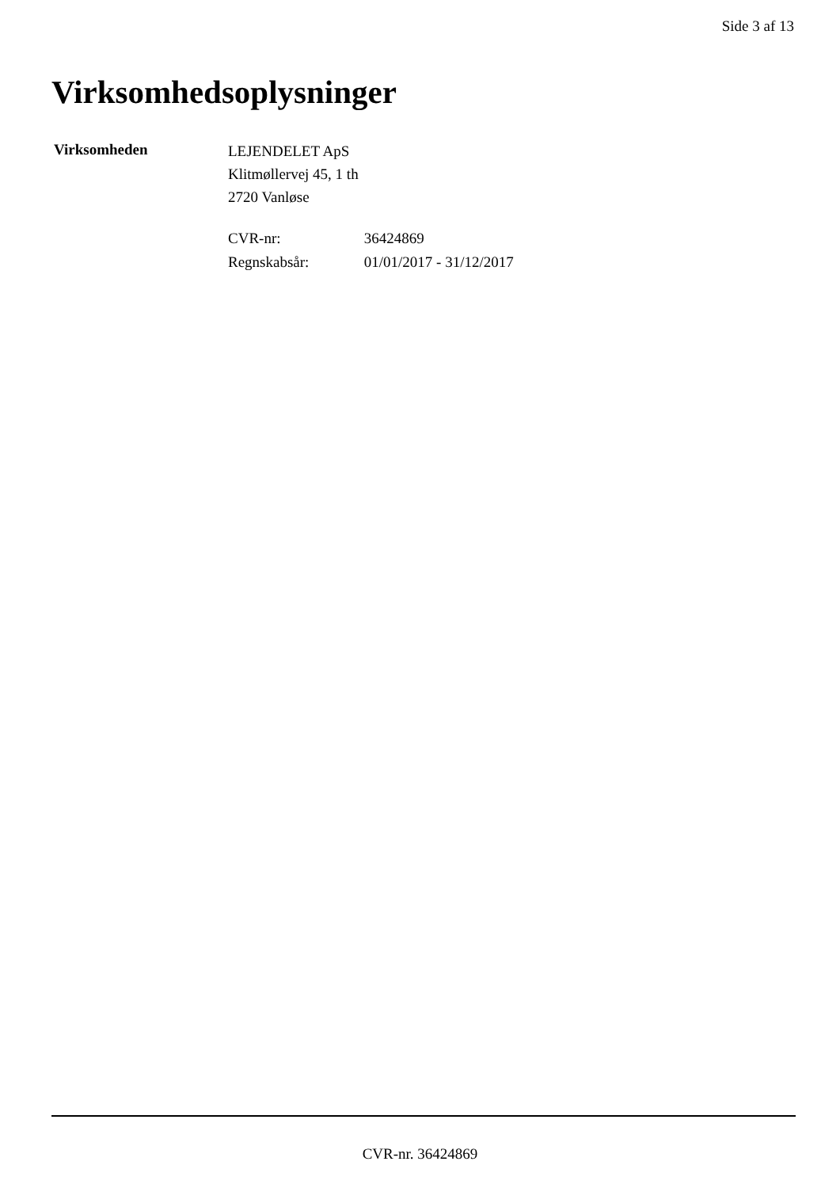Side 3 af 13
Virksomhedsoplysninger
Virksomheden
LEJENDELET ApS
Klitmøllervej 45, 1 th
2720 Vanløse
CVR-nr: 36424869
Regnskabsår: 01/01/2017 - 31/12/2017
CVR-nr. 36424869